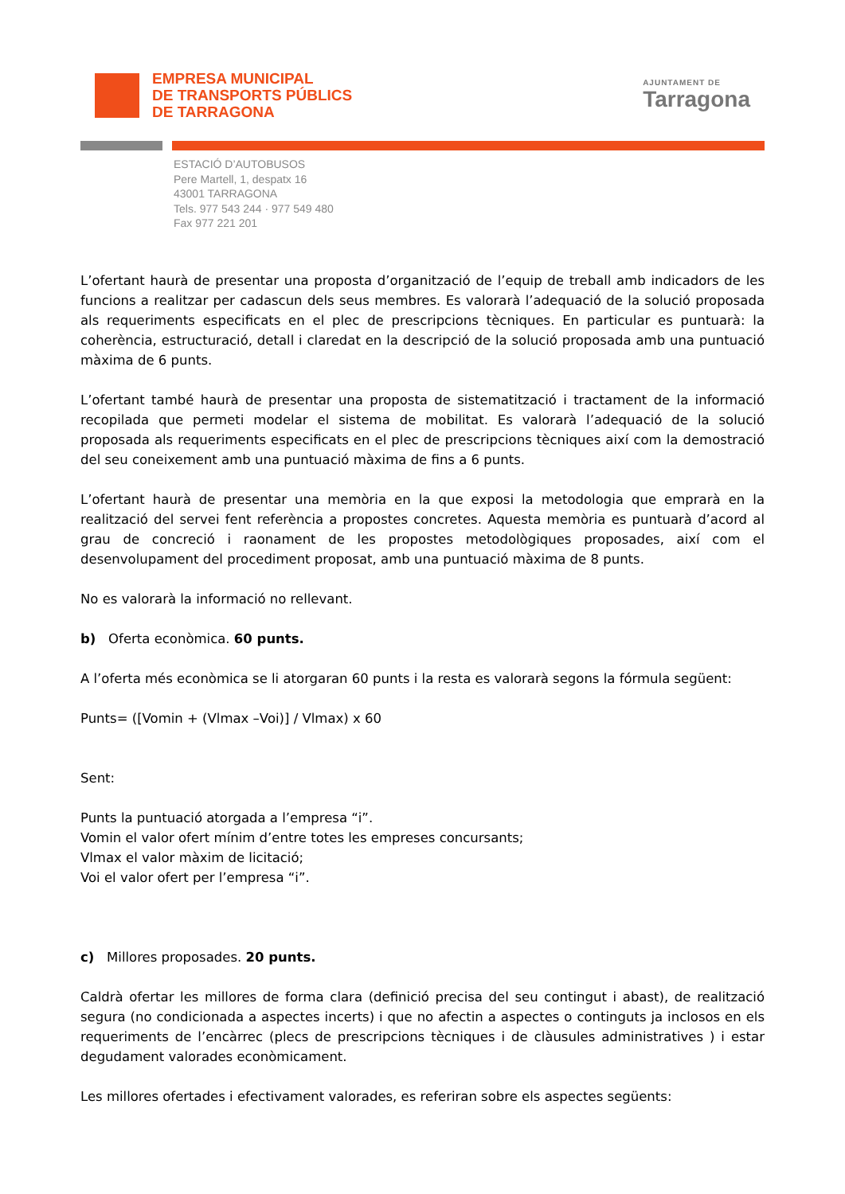EMPRESA MUNICIPAL
DE TRANSPORTS PÚBLICS
DE TARRAGONA
AJUNTAMENT DE
Tarragona
ESTACIÓ D’AUTOBUSOS
Pere Martell, 1, despatx 16
43001 TARRAGONA
Tels. 977 543 244 · 977 549 480
Fax 977 221 201
L’ofertant haurà de presentar una proposta d’organització de l’equip de treball amb indicadors de les funcions a realitzar per cadascun dels seus membres. Es valorarà l’adequació de la solució proposada als requeriments especificats en el plec de prescripcions tècniques. En particular es puntuarà: la coherència, estructuració, detall i claredat en la descripció de la solució proposada amb una puntuació màxima de 6 punts.
L’ofertant també haurà de presentar una proposta de sistematització i tractament de la informació recopilada que permeti modelar el sistema de mobilitat. Es valorarà l’adequació de la solució proposada als requeriments especificats en el plec de prescripcions tècniques així com la demostració del seu coneixement amb una puntuació màxima de fins a 6 punts.
L’ofertant haurà de presentar una memòria en la que exposi la metodologia que emprarà en la realització del servei fent referència a propostes concretes. Aquesta memòria es puntuarà d’acord al grau de concreció i raonament de les propostes metodològiques proposades, així com el desenvolupament del procediment proposat, amb una puntuació màxima de 8 punts.
No es valorarà la informació no rellevant.
b) Oferta econòmica. 60 punts.
A l’oferta més econòmica se li atorgaran 60 punts i la resta es valorarà segons la fórmula següent:
Punts= ([Vomin + (Vlmax –Voi)] / Vlmax) x 60
Sent:
Punts la puntuació atorgada a l’empresa “i”.
Vomin el valor ofert mínim d’entre totes les empreses concursants;
Vlmax el valor màxim de licitació;
Voi el valor ofert per l’empresa “i”.
c) Millores proposades. 20 punts.
Caldrà ofertar les millores de forma clara (definició precisa del seu contingut i abast), de realització segura (no condicionada a aspectes incerts) i que no afectin a aspectes o continguts ja inclosos en els requeriments de l’encàrrec (plecs de prescripcions tècniques i de clàusules administratives ) i estar degudament valorades econòmicament.
Les millores ofertades i efectivament valorades, es referiran sobre els aspectes següents: